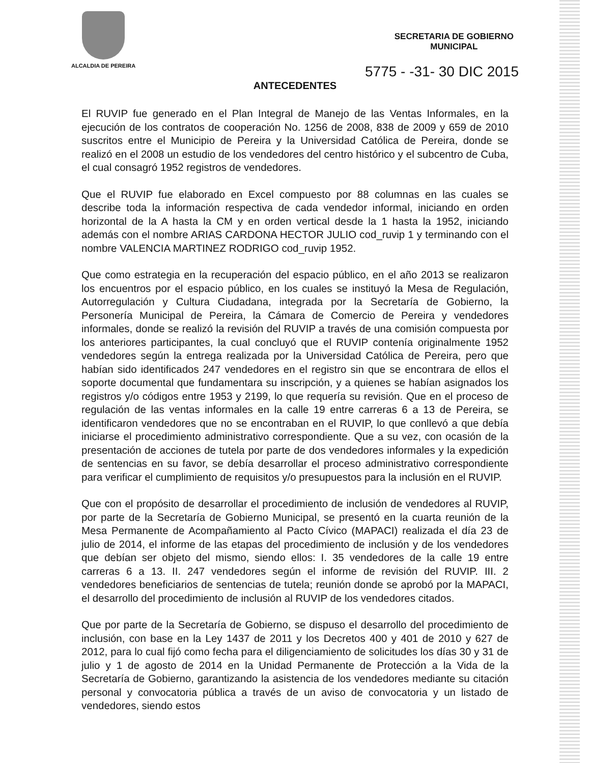ALCALDIA DE PEREIRA
SECRETARIA DE GOBIERNO
MUNICIPAL
5775 - -31- 30 DIC 2015
ANTECEDENTES
El RUVIP fue generado en el Plan Integral de Manejo de las Ventas Informales, en la ejecución de los contratos de cooperación No. 1256 de 2008, 838 de 2009 y 659 de 2010 suscritos entre el Municipio de Pereira y la Universidad Católica de Pereira, donde se realizó en el 2008 un estudio de los vendedores del centro histórico y el subcentro de Cuba, el cual consagró 1952 registros de vendedores.
Que el RUVIP fue elaborado en Excel compuesto por 88 columnas en las cuales se describe toda la información respectiva de cada vendedor informal, iniciando en orden horizontal de la A hasta la CM y en orden vertical desde la 1 hasta la 1952, iniciando además con el nombre ARIAS CARDONA HECTOR JULIO cod_ruvip 1 y terminando con el nombre VALENCIA MARTINEZ RODRIGO cod_ruvip 1952.
Que como estrategia en la recuperación del espacio público, en el año 2013 se realizaron los encuentros por el espacio público, en los cuales se instituyó la Mesa de Regulación, Autorregulación y Cultura Ciudadana, integrada por la Secretaría de Gobierno, la Personería Municipal de Pereira, la Cámara de Comercio de Pereira y vendedores informales, donde se realizó la revisión del RUVIP a través de una comisión compuesta por los anteriores participantes, la cual concluyó que el RUVIP contenía originalmente 1952 vendedores según la entrega realizada por la Universidad Católica de Pereira, pero que habían sido identificados 247 vendedores en el registro sin que se encontrara de ellos el soporte documental que fundamentara su inscripción, y a quienes se habían asignados los registros y/o códigos entre 1953 y 2199, lo que requería su revisión. Que en el proceso de regulación de las ventas informales en la calle 19 entre carreras 6 a 13 de Pereira, se identificaron vendedores que no se encontraban en el RUVIP, lo que conllevó a que debía iniciarse el procedimiento administrativo correspondiente. Que a su vez, con ocasión de la presentación de acciones de tutela por parte de dos vendedores informales y la expedición de sentencias en su favor, se debía desarrollar el proceso administrativo correspondiente para verificar el cumplimiento de requisitos y/o presupuestos para la inclusión en el RUVIP.
Que con el propósito de desarrollar el procedimiento de inclusión de vendedores al RUVIP, por parte de la Secretaría de Gobierno Municipal, se presentó en la cuarta reunión de la Mesa Permanente de Acompañamiento al Pacto Cívico (MAPACI) realizada el día 23 de julio de 2014, el informe de las etapas del procedimiento de inclusión y de los vendedores que debían ser objeto del mismo, siendo ellos: I. 35 vendedores de la calle 19 entre carreras 6 a 13. II. 247 vendedores según el informe de revisión del RUVIP. III. 2 vendedores beneficiarios de sentencias de tutela; reunión donde se aprobó por la MAPACI, el desarrollo del procedimiento de inclusión al RUVIP de los vendedores citados.
Que por parte de la Secretaría de Gobierno, se dispuso el desarrollo del procedimiento de inclusión, con base en la Ley 1437 de 2011 y los Decretos 400 y 401 de 2010 y 627 de 2012, para lo cual fijó como fecha para el diligenciamiento de solicitudes los días 30 y 31 de julio y 1 de agosto de 2014 en la Unidad Permanente de Protección a la Vida de la Secretaría de Gobierno, garantizando la asistencia de los vendedores mediante su citación personal y convocatoria pública a través de un aviso de convocatoria y un listado de vendedores, siendo estos